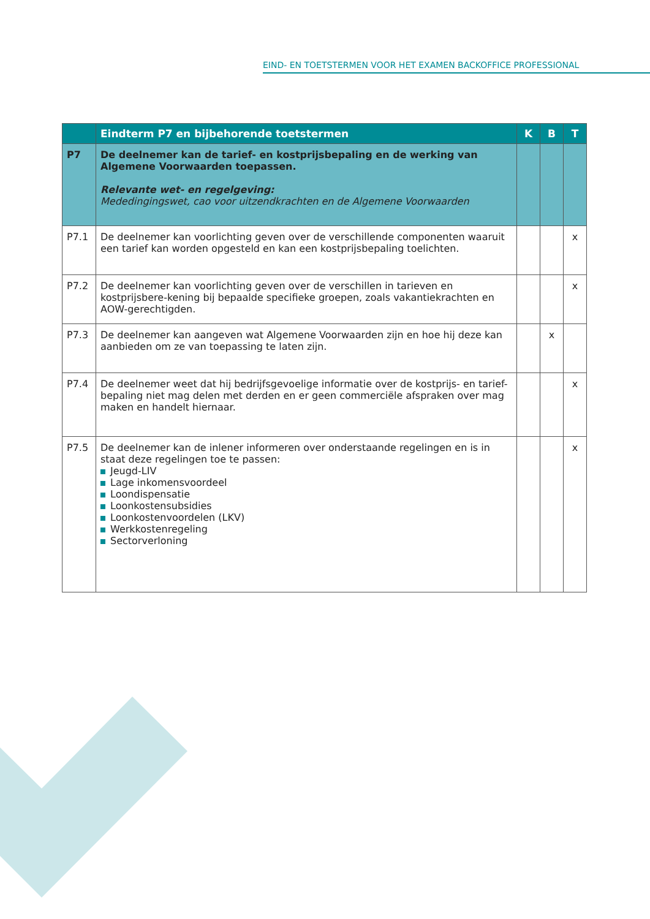EIND- EN TOETSTERMEN VOOR HET EXAMEN BACKOFFICE PROFESSIONAL
| | Eindterm P7 en bijbehorende toetstermen | K | B | T |
| --- | --- | --- | --- | --- |
| P7 | De deelnemer kan de tarief- en kostprijsbepaling en de werking van Algemene Voorwaarden toepassen. Relevante wet- en regelgeving: Mededingingswet, cao voor uitzendkrachten en de Algemene Voorwaarden | | | |
| P7.1 | De deelnemer kan voorlichting geven over de verschillende componenten waaruit een tarief kan worden opgesteld en kan een kostprijsbepaling toelichten. | | | x |
| P7.2 | De deelnemer kan voorlichting geven over de verschillen in tarieven en kostprijsbere-kening bij bepaalde specifieke groepen, zoals vakantiekrachten en AOW-gerechtigden. | | | x |
| P7.3 | De deelnemer kan aangeven wat Algemene Voorwaarden zijn en hoe hij deze kan aanbieden om ze van toepassing te laten zijn. | | x | |
| P7.4 | De deelnemer weet dat hij bedrijfsgevoelige informatie over de kostprijs- en tarief-bepaling niet mag delen met derden en er geen commerciële afspraken over mag maken en handelt hiernaar. | | | x |
| P7.5 | De deelnemer kan de inlener informeren over onderstaande regelingen en is in staat deze regelingen toe te passen: Jeugd-LIV Lage inkomensvoordeel Loondispensatie Loonkostensubsidies Loonkostenvoordelen (LKV) Werkkostenregeling Sectorverloning | | | x |